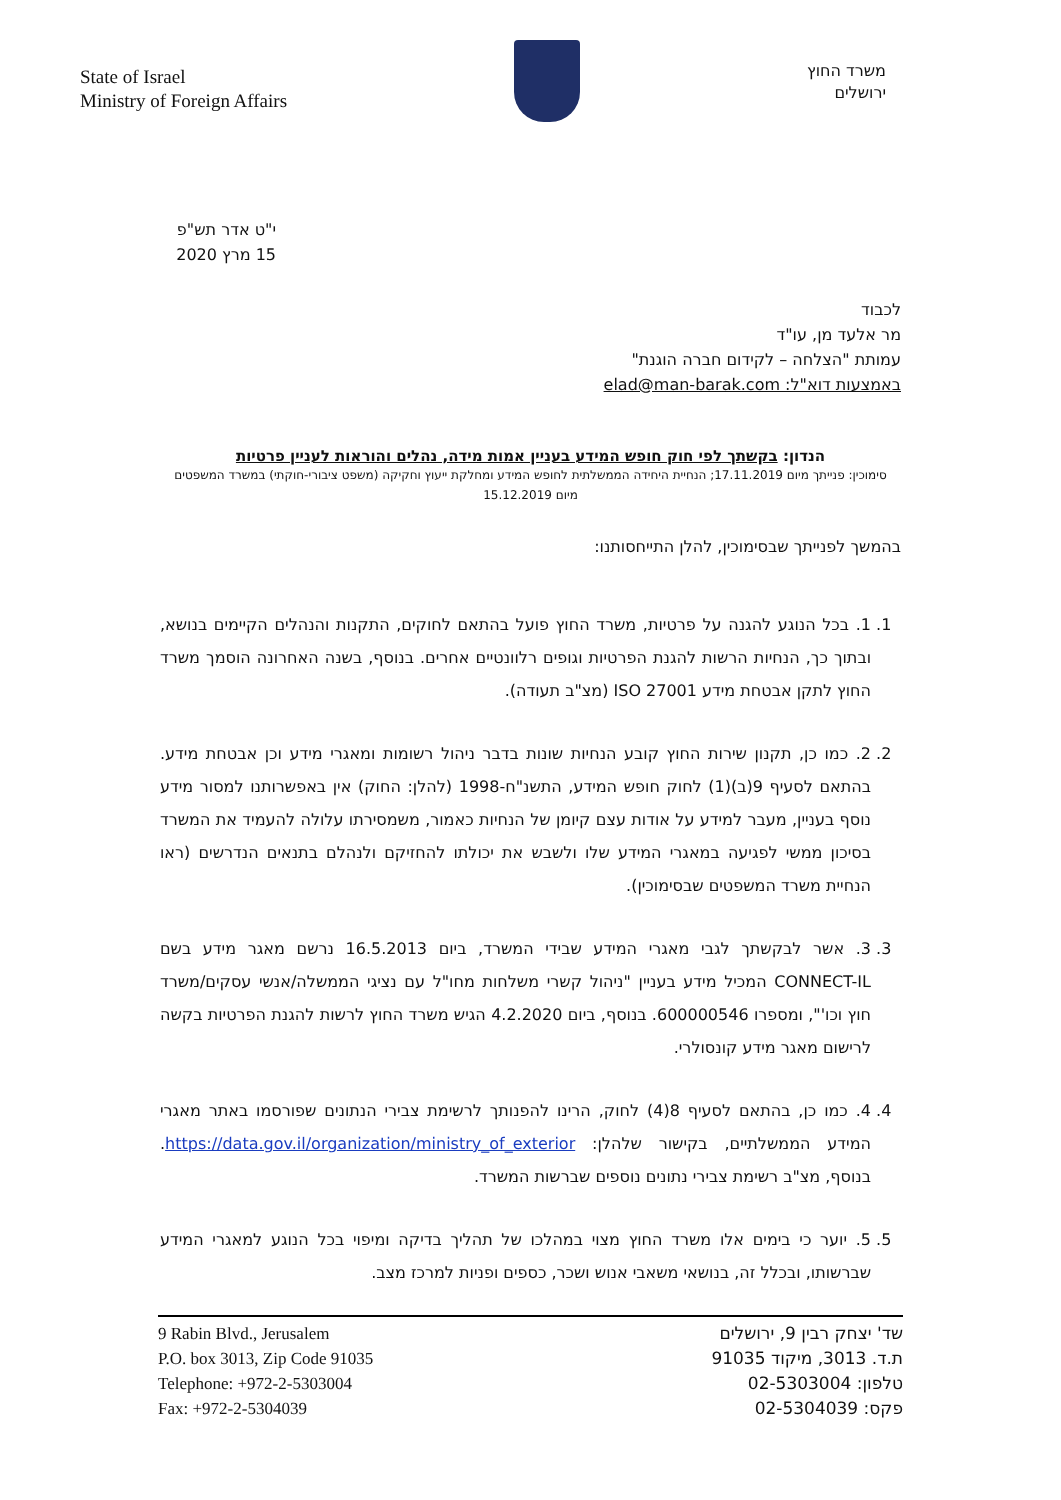State of Israel
Ministry of Foreign Affairs
משרד החוץ
ירושלים
י"ט אדר תש"פ
15 מרץ 2020
לכבוד
מר אלעד מן, עו"ד
עמותת "הצלחה – לקידום חברה הוגנת"
באמצעות דוא"ל: elad@man-barak.com
הנדון: בקשתך לפי חוק חופש המידע בעניין אמות מידה, נהלים והוראות לעניין פרטיות
סימוכין: פנייתך מיום 17.11.2019; הנחיית היחידה הממשלתית לחופש המידע ומחלקת ייעוץ וחקיקה (משפט ציבורי-חוקתי) במשרד המשפטים מיום 15.12.2019
בהמשך לפנייתך שבסימוכין, להלן התייחסותנו:
1. 1. בכל הנוגע להגנה על פרטיות, משרד החוץ פועל בהתאם לחוקים, התקנות והנהלים הקיימים בנושא, ובתוך כך, הנחיות הרשות להגנת הפרטיות וגופים רלוונטיים אחרים. בנוסף, בשנה האחרונה הוסמך משרד החוץ לתקן אבטחת מידע ISO 27001 (מצ"ב תעודה).
2. 2. כמו כן, תקנון שירות החוץ קובע הנחיות שונות בדבר ניהול רשומות ומאגרי מידע וכן אבטחת מידע. בהתאם לסעיף 9(ב)(1) לחוק חופש המידע, התשנ"ח-1998 (להלן: החוק) אין באפשרותנו למסור מידע נוסף בעניין, מעבר למידע על אודות עצם קיומן של הנחיות כאמור, משמסירתו עלולה להעמיד את המשרד בסיכון ממשי לפגיעה במאגרי המידע שלו ולשבש את יכולתו להחזיקם ולנהלם בתנאים הנדרשים (ראו הנחיית משרד המשפטים שבסימוכין).
3. 3. אשר לבקשתך לגבי מאגרי המידע שבידי המשרד, ביום 16.5.2013 נרשם מאגר מידע בשם CONNECT-IL המכיל מידע בעניין "ניהול קשרי משלחות מחו"ל עם נציגי הממשלה/אנשי עסקים/משרד חוץ וכו'", ומספרו 600000546. בנוסף, ביום 4.2.2020 הגיש משרד החוץ לרשות להגנת הפרטיות בקשה לרישום מאגר מידע קונסולרי.
4. 4. כמו כן, בהתאם לסעיף 8(4) לחוק, הרינו להפנותך לרשימת צבירי הנתונים שפורסמו באתר מאגרי המידע הממשלתיים, בקישור שלהלן: https://data.gov.il/organization/ministry_of_exterior. בנוסף, מצ"ב רשימת צבירי נתונים נוספים שברשות המשרד.
5. 5. יוער כי בימים אלו משרד החוץ מצוי במהלכו של תהליך בדיקה ומיפוי בכל הנוגע למאגרי המידע שברשותו, ובכלל זה, בנושאי משאבי אנוש ושכר, כספים ופניות למרכז מצב.
9 Rabin Blvd., Jerusalem
P.O. box 3013, Zip Code 91035
Telephone: +972-2-5303004
Fax: +972-2-5304039
שד' יצחק רבין 9, ירושלים
ת.ד. 3013, מיקוד 91035
טלפון: 02-5303004
פקס: 02-5304039